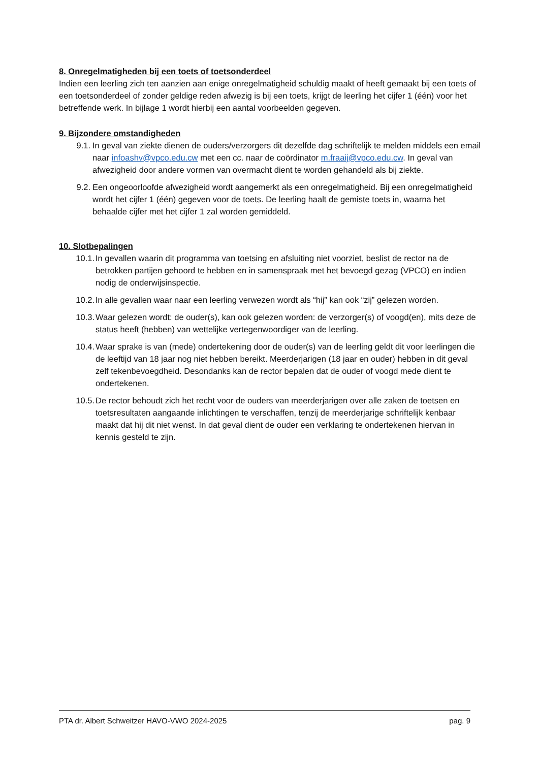8. Onregelmatigheden bij een toets of toetsonderdeel
Indien een leerling zich ten aanzien aan enige onregelmatigheid schuldig maakt of heeft gemaakt bij een toets of een toetsonderdeel of zonder geldige reden afwezig is bij een toets, krijgt de leerling het cijfer 1 (één) voor het betreffende werk. In bijlage 1 wordt hierbij een aantal voorbeelden gegeven.
9. Bijzondere omstandigheden
9.1. In geval van ziekte dienen de ouders/verzorgers dit dezelfde dag schriftelijk te melden middels een email naar infoashv@vpco.edu.cw met een cc. naar de coördinator m.fraaij@vpco.edu.cw. In geval van afwezigheid door andere vormen van overmacht dient te worden gehandeld als bij ziekte.
9.2. Een ongeoorloofde afwezigheid wordt aangemerkt als een onregelmatigheid. Bij een onregelmatigheid wordt het cijfer 1 (één) gegeven voor de toets. De leerling haalt de gemiste toets in, waarna het behaalde cijfer met het cijfer 1 zal worden gemiddeld.
10. Slotbepalingen
10.1. In gevallen waarin dit programma van toetsing en afsluiting niet voorziet, beslist de rector na de betrokken partijen gehoord te hebben en in samenspraak met het bevoegd gezag (VPCO) en indien nodig de onderwijsinspectie.
10.2. In alle gevallen waar naar een leerling verwezen wordt als “hij” kan ook “zij” gelezen worden.
10.3. Waar gelezen wordt: de ouder(s), kan ook gelezen worden: de verzorger(s) of voogd(en), mits deze de status heeft (hebben) van wettelijke vertegenwoordiger van de leerling.
10.4. Waar sprake is van (mede) ondertekening door de ouder(s) van de leerling geldt dit voor leerlingen die de leeftijd van 18 jaar nog niet hebben bereikt. Meerderjarigen (18 jaar en ouder) hebben in dit geval zelf tekenbevoegdheid. Desondanks kan de rector bepalen dat de ouder of voogd mede dient te ondertekenen.
10.5. De rector behoudt zich het recht voor de ouders van meerderjarigen over alle zaken de toetsen en toetsresultaten aangaande inlichtingen te verschaffen, tenzij de meerderjarige schriftelijk kenbaar maakt dat hij dit niet wenst. In dat geval dient de ouder een verklaring te ondertekenen hiervan in kennis gesteld te zijn.
PTA dr. Albert Schweitzer HAVO-VWO 2024-2025 pag. 9